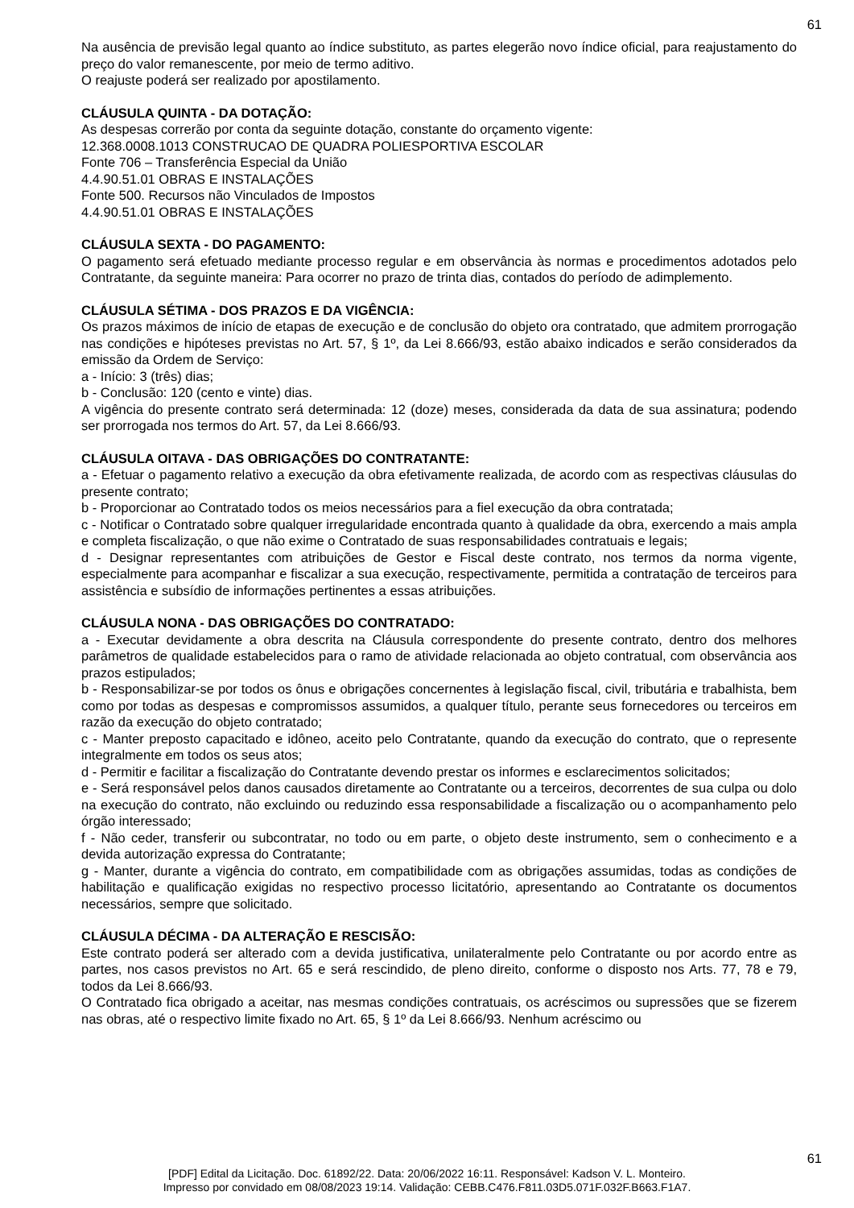61
Na ausência de previsão legal quanto ao índice substituto, as partes elegerão novo índice oficial, para reajustamento do preço do valor remanescente, por meio de termo aditivo.
O reajuste poderá ser realizado por apostilamento.
CLÁUSULA QUINTA - DA DOTAÇÃO:
As despesas correrão por conta da seguinte dotação, constante do orçamento vigente:
12.368.0008.1013 CONSTRUCAO DE QUADRA POLIESPORTIVA ESCOLAR
Fonte 706 – Transferência Especial da União
4.4.90.51.01 OBRAS E INSTALAÇÕES
Fonte 500. Recursos não Vinculados de Impostos
4.4.90.51.01 OBRAS E INSTALAÇÕES
CLÁUSULA SEXTA - DO PAGAMENTO:
O pagamento será efetuado mediante processo regular e em observância às normas e procedimentos adotados pelo Contratante, da seguinte maneira: Para ocorrer no prazo de trinta dias, contados do período de adimplemento.
CLÁUSULA SÉTIMA - DOS PRAZOS E DA VIGÊNCIA:
Os prazos máximos de início de etapas de execução e de conclusão do objeto ora contratado, que admitem prorrogação nas condições e hipóteses previstas no Art. 57, § 1º, da Lei 8.666/93, estão abaixo indicados e serão considerados da emissão da Ordem de Serviço:
a - Início: 3 (três) dias;
b - Conclusão: 120 (cento e vinte) dias.
A vigência do presente contrato será determinada: 12 (doze) meses, considerada da data de sua assinatura; podendo ser prorrogada nos termos do Art. 57, da Lei 8.666/93.
CLÁUSULA OITAVA - DAS OBRIGAÇÕES DO CONTRATANTE:
a - Efetuar o pagamento relativo a execução da obra efetivamente realizada, de acordo com as respectivas cláusulas do presente contrato;
b - Proporcionar ao Contratado todos os meios necessários para a fiel execução da obra contratada;
c - Notificar o Contratado sobre qualquer irregularidade encontrada quanto à qualidade da obra, exercendo a mais ampla e completa fiscalização, o que não exime o Contratado de suas responsabilidades contratuais e legais;
d - Designar representantes com atribuições de Gestor e Fiscal deste contrato, nos termos da norma vigente, especialmente para acompanhar e fiscalizar a sua execução, respectivamente, permitida a contratação de terceiros para assistência e subsídio de informações pertinentes a essas atribuições.
CLÁUSULA NONA - DAS OBRIGAÇÕES DO CONTRATADO:
a - Executar devidamente a obra descrita na Cláusula correspondente do presente contrato, dentro dos melhores parâmetros de qualidade estabelecidos para o ramo de atividade relacionada ao objeto contratual, com observância aos prazos estipulados;
b - Responsabilizar-se por todos os ônus e obrigações concernentes à legislação fiscal, civil, tributária e trabalhista, bem como por todas as despesas e compromissos assumidos, a qualquer título, perante seus fornecedores ou terceiros em razão da execução do objeto contratado;
c - Manter preposto capacitado e idôneo, aceito pelo Contratante, quando da execução do contrato, que o represente integralmente em todos os seus atos;
d - Permitir e facilitar a fiscalização do Contratante devendo prestar os informes e esclarecimentos solicitados;
e - Será responsável pelos danos causados diretamente ao Contratante ou a terceiros, decorrentes de sua culpa ou dolo na execução do contrato, não excluindo ou reduzindo essa responsabilidade a fiscalização ou o acompanhamento pelo órgão interessado;
f - Não ceder, transferir ou subcontratar, no todo ou em parte, o objeto deste instrumento, sem o conhecimento e a devida autorização expressa do Contratante;
g - Manter, durante a vigência do contrato, em compatibilidade com as obrigações assumidas, todas as condições de habilitação e qualificação exigidas no respectivo processo licitatório, apresentando ao Contratante os documentos necessários, sempre que solicitado.
CLÁUSULA DÉCIMA - DA ALTERAÇÃO E RESCISÃO:
Este contrato poderá ser alterado com a devida justificativa, unilateralmente pelo Contratante ou por acordo entre as partes, nos casos previstos no Art. 65 e será rescindido, de pleno direito, conforme o disposto nos Arts. 77, 78 e 79, todos da Lei 8.666/93.
O Contratado fica obrigado a aceitar, nas mesmas condições contratuais, os acréscimos ou supressões que se fizerem nas obras, até o respectivo limite fixado no Art. 65, § 1º da Lei 8.666/93. Nenhum acréscimo ou
61
[PDF] Edital da Licitação. Doc. 61892/22. Data: 20/06/2022 16:11. Responsável: Kadson V. L. Monteiro.
Impresso por convidado em 08/08/2023 19:14. Validação: CEBB.C476.F811.03D5.071F.032F.B663.F1A7.